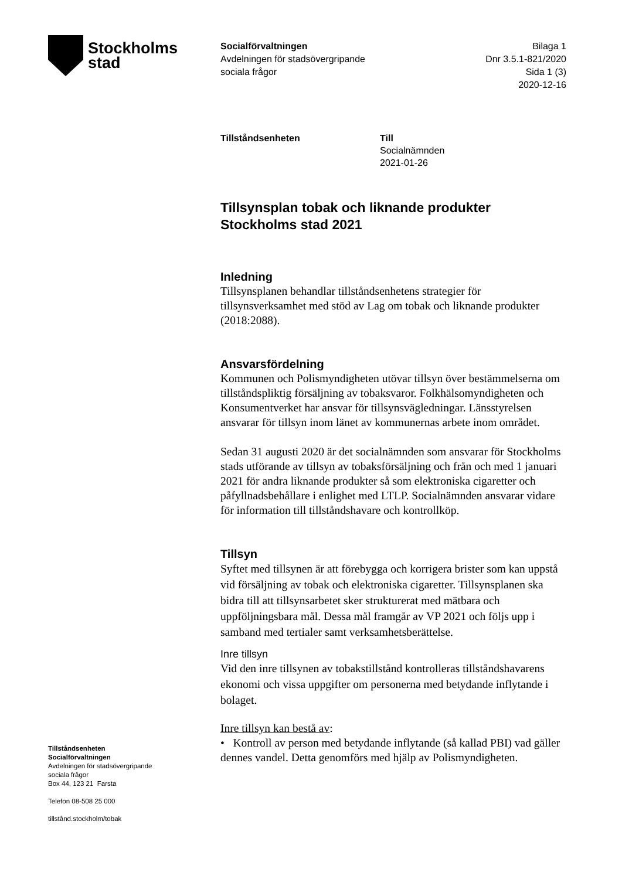Stockholms
stad
Socialförvaltningen
Avdelningen för stadsövergripande
sociala frågor
Bilaga 1
Dnr 3.5.1-821/2020
Sida 1 (3)
2020-12-16
Tillståndsenheten Till
Socialnämnden
2021-01-26
Tillsynsplan tobak och liknande produkter Stockholms stad 2021
Inledning
Tillsynsplanen behandlar tillståndsenhetens strategier för tillsynsverksamhet med stöd av Lag om tobak och liknande produkter (2018:2088).
Ansvarsfördelning
Kommunen och Polismyndigheten utövar tillsyn över bestämmelserna om tillståndspliktig försäljning av tobaksvaror. Folkhälsomyndigheten och Konsumentverket har ansvar för tillsynsvägledningar. Länsstyrelsen ansvarar för tillsyn inom länet av kommunernas arbete inom området.
Sedan 31 augusti 2020 är det socialnämnden som ansvarar för Stockholms stads utförande av tillsyn av tobaksförsäljning och från och med 1 januari 2021 för andra liknande produkter så som elektroniska cigaretter och påfyllnadsbehållare i enlighet med LTLP. Socialnämnden ansvarar vidare för information till tillståndshavare och kontrollköp.
Tillsyn
Syftet med tillsynen är att förebygga och korrigera brister som kan uppstå vid försäljning av tobak och elektroniska cigaretter. Tillsynsplanen ska bidra till att tillsynsarbetet sker strukturerat med mätbara och uppföljningsbara mål. Dessa mål framgår av VP 2021 och följs upp i samband med tertialer samt verksamhetsberättelse.
Inre tillsyn
Vid den inre tillsynen av tobakstillstånd kontrolleras tillståndshavarens ekonomi och vissa uppgifter om personerna med betydande inflytande i bolaget.
Inre tillsyn kan bestå av:
• Kontroll av person med betydande inflytande (så kallad PBI) vad gäller dennes vandel. Detta genomförs med hjälp av Polismyndigheten.
Tillståndsenheten
Socialförvaltningen
Avdelningen för stadsövergripande
sociala frågor
Box 44, 123 21 Farsta
Telefon 08-508 25 000
tillstånd.stockholm/tobak